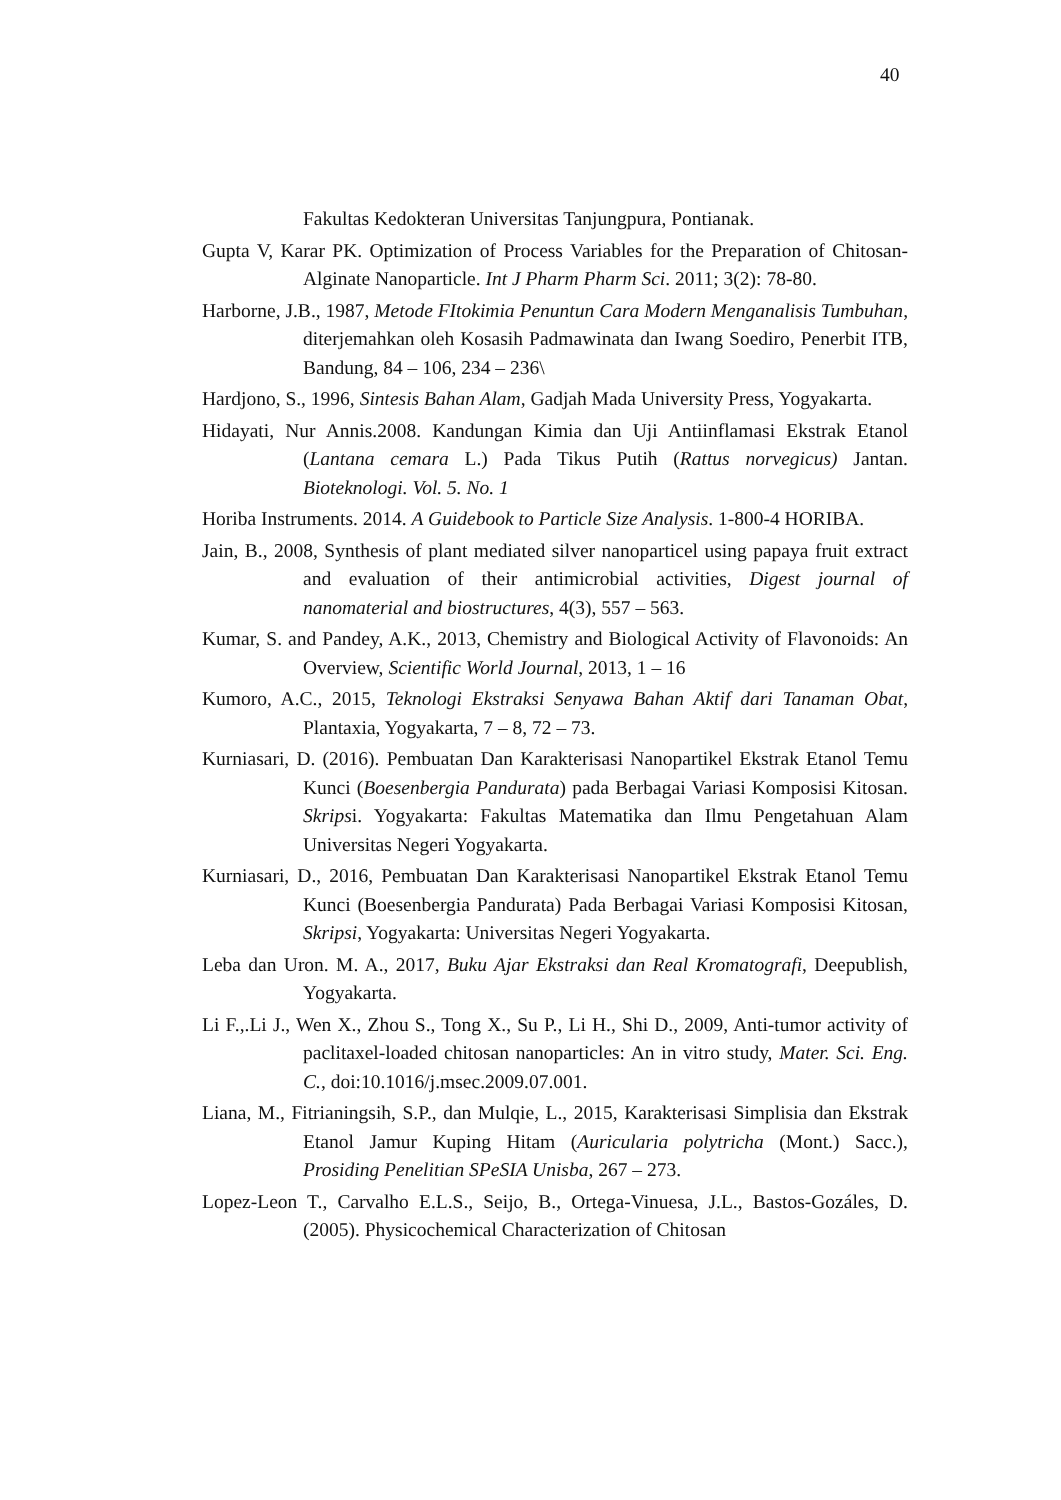40
Fakultas Kedokteran Universitas Tanjungpura, Pontianak.
Gupta V, Karar PK. Optimization of Process Variables for the Preparation of Chitosan- Alginate Nanoparticle. Int J Pharm Pharm Sci. 2011; 3(2): 78-80.
Harborne, J.B., 1987, Metode FItokimia Penuntun Cara Modern Menganalisis Tumbuhan, diterjemahkan oleh Kosasih Padmawinata dan Iwang Soediro, Penerbit ITB, Bandung, 84 – 106, 234 – 236\
Hardjono, S., 1996, Sintesis Bahan Alam, Gadjah Mada University Press, Yogyakarta.
Hidayati, Nur Annis.2008. Kandungan Kimia dan Uji Antiinflamasi Ekstrak Etanol (Lantana cemara L.) Pada Tikus Putih (Rattus norvegicus) Jantan. Bioteknologi. Vol. 5. No. 1
Horiba Instruments. 2014. A Guidebook to Particle Size Analysis. 1-800-4 HORIBA.
Jain, B., 2008, Synthesis of plant mediated silver nanoparticel using papaya fruit extract and evaluation of their antimicrobial activities, Digest journal of nanomaterial and biostructures, 4(3), 557 – 563.
Kumar, S. and Pandey, A.K., 2013, Chemistry and Biological Activity of Flavonoids: An Overview, Scientific World Journal, 2013, 1 – 16
Kumoro, A.C., 2015, Teknologi Ekstraksi Senyawa Bahan Aktif dari Tanaman Obat, Plantaxia, Yogyakarta, 7 – 8, 72 – 73.
Kurniasari, D. (2016). Pembuatan Dan Karakterisasi Nanopartikel Ekstrak Etanol Temu Kunci (Boesenbergia Pandurata) pada Berbagai Variasi Komposisi Kitosan. Skripsi. Yogyakarta: Fakultas Matematika dan Ilmu Pengetahuan Alam Universitas Negeri Yogyakarta.
Kurniasari, D., 2016, Pembuatan Dan Karakterisasi Nanopartikel Ekstrak Etanol Temu Kunci (Boesenbergia Pandurata) Pada Berbagai Variasi Komposisi Kitosan, Skripsi, Yogyakarta: Universitas Negeri Yogyakarta.
Leba dan Uron. M. A., 2017, Buku Ajar Ekstraksi dan Real Kromatografi, Deepublish, Yogyakarta.
Li F.,.Li J., Wen X., Zhou S., Tong X., Su P., Li H., Shi D., 2009, Anti-tumor activity of paclitaxel-loaded chitosan nanoparticles: An in vitro study, Mater. Sci. Eng. C., doi:10.1016/j.msec.2009.07.001.
Liana, M., Fitrianingsih, S.P., dan Mulqie, L., 2015, Karakterisasi Simplisia dan Ekstrak Etanol Jamur Kuping Hitam (Auricularia polytricha (Mont.) Sacc.), Prosiding Penelitian SPeSIA Unisba, 267 – 273.
Lopez-Leon T., Carvalho E.L.S., Seijo, B., Ortega-Vinuesa, J.L., Bastos-Gozáles, D. (2005). Physicochemical Characterization of Chitosan